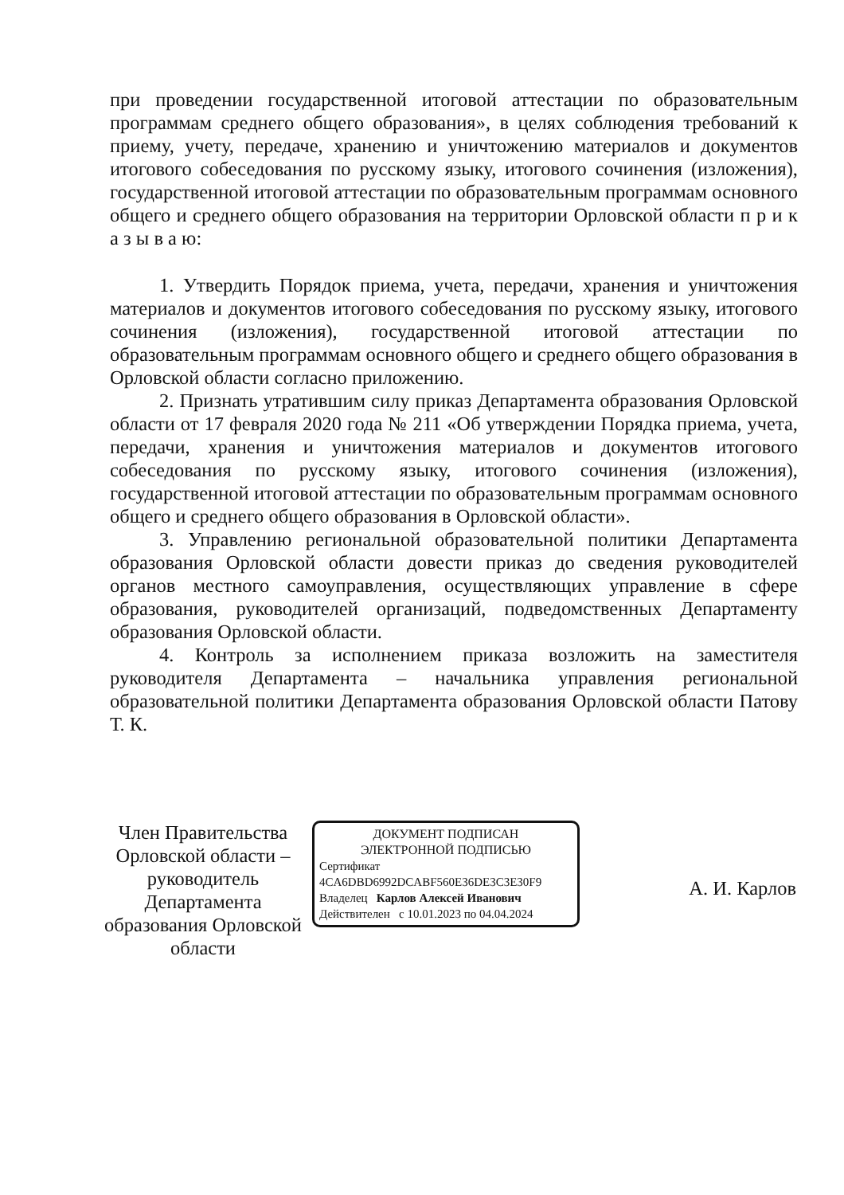при проведении государственной итоговой аттестации по образовательным программам среднего общего образования», в целях соблюдения требований к приему, учету, передаче, хранению и уничтожению материалов и документов итогового собеседования по русскому языку, итогового сочинения (изложения), государственной итоговой аттестации по образовательным программам основного общего и среднего общего образования на территории Орловской области п р и к а з ы в а ю:
1. Утвердить Порядок приема, учета, передачи, хранения и уничтожения материалов и документов итогового собеседования по русскому языку, итогового сочинения (изложения), государственной итоговой аттестации по образовательным программам основного общего и среднего общего образования в Орловской области согласно приложению.
2. Признать утратившим силу приказ Департамента образования Орловской области от 17 февраля 2020 года № 211 «Об утверждении Порядка приема, учета, передачи, хранения и уничтожения материалов и документов итогового собеседования по русскому языку, итогового сочинения (изложения), государственной итоговой аттестации по образовательным программам основного общего и среднего общего образования в Орловской области».
3. Управлению региональной образовательной политики Департамента образования Орловской области довести приказ до сведения руководителей органов местного самоуправления, осуществляющих управление в сфере образования, руководителей организаций, подведомственных Департаменту образования Орловской области.
4. Контроль за исполнением приказа возложить на заместителя руководителя Департамента – начальника управления региональной образовательной политики Департамента образования Орловской области Патову Т. К.
Член Правительства Орловской области – руководитель Департамента образования Орловской области
ДОКУМЕНТ ПОДПИСАН
ЭЛЕКТРОННОЙ ПОДПИСЬЮ
Сертификат 4CA6DBD6992DCABF560E36DE3C3E30F9
Владелец Карлов Алексей Иванович
Действителен с 10.01.2023 по 04.04.2024
А. И. Карлов